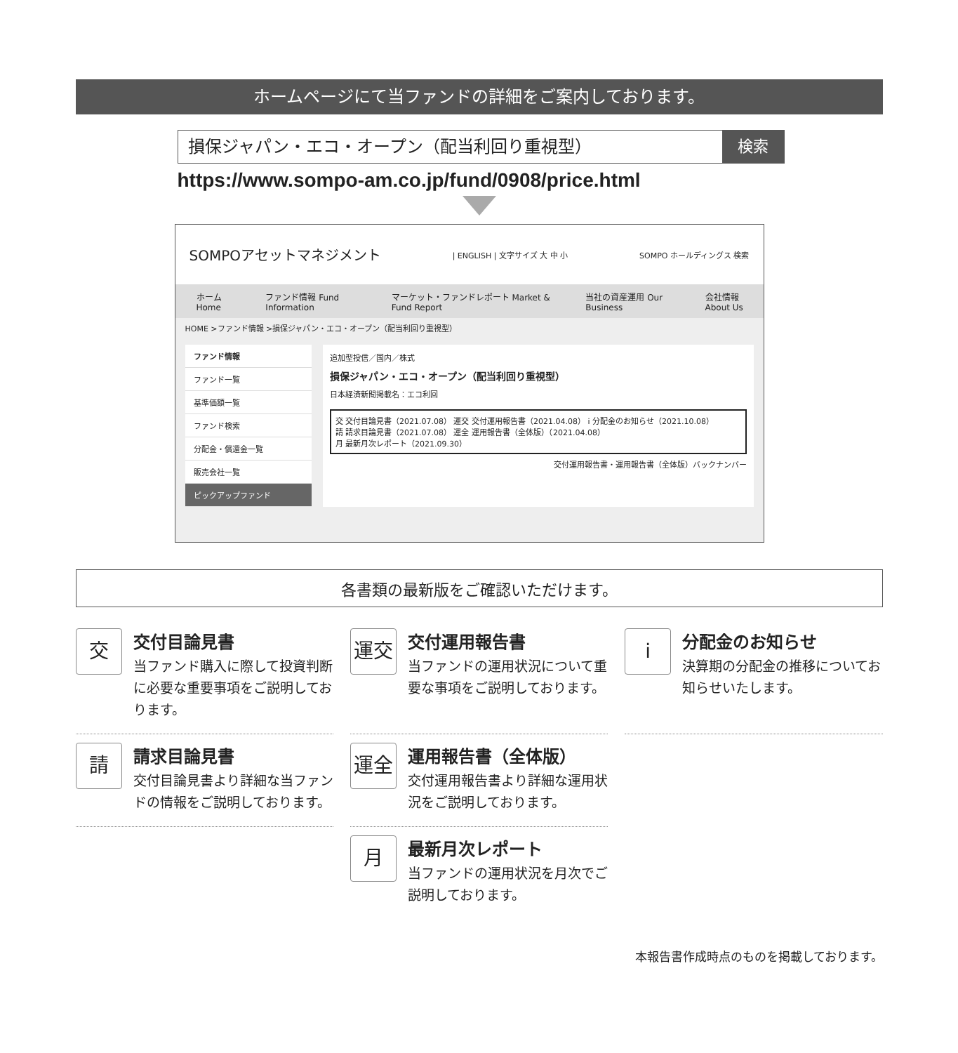ホームページにて当ファンドの詳細をご案内しております。
損保ジャパン・エコ・オープン（配当利回り重視型）
検索
https://www.sompo-am.co.jp/fund/0908/price.html
SOMPOアセットマネジメント | ENGLISH | 文字サイズ 大 中 小 SOMPO ホールディングス 検索
ホーム Home ファンド情報 Fund Information マーケット・ファンドレポート Market & Fund Report 当社の資産運用 Our Business 会社情報 About Us
HOME >ファンド情報 >損保ジャパン・エコ・オープン（配当利回り重視型）
ファンド情報
ファンド一覧
基準価額一覧
ファンド検索
分配金・償還金一覧
販売会社一覧
ピックアップファンド
追加型投信／国内／株式
損保ジャパン・エコ・オープン（配当利回り重視型）
日本経済新聞掲載名：エコ利回
交 交付目論見書（2021.07.08） 運交 交付運用報告書（2021.04.08） i 分配金のお知らせ（2021.10.08）
請 請求目論見書（2021.07.08） 運全 運用報告書（全体版）（2021.04.08）
月 最新月次レポート（2021.09.30）
交付運用報告書・運用報告書（全体版）バックナンバー
各書類の最新版をご確認いただけます。
交
交付目論見書
当ファンド購入に際して投資判断に必要な重要事項をご説明しております。
運交
交付運用報告書
当ファンドの運用状況について重要な事項をご説明しております。
i
分配金のお知らせ
決算期の分配金の推移についてお知らせいたします。
請
請求目論見書
交付目論見書より詳細な当ファンドの情報をご説明しております。
運全
運用報告書（全体版）
交付運用報告書より詳細な運用状況をご説明しております。
月
最新月次レポート
当ファンドの運用状況を月次でご説明しております。
本報告書作成時点のものを掲載しております。